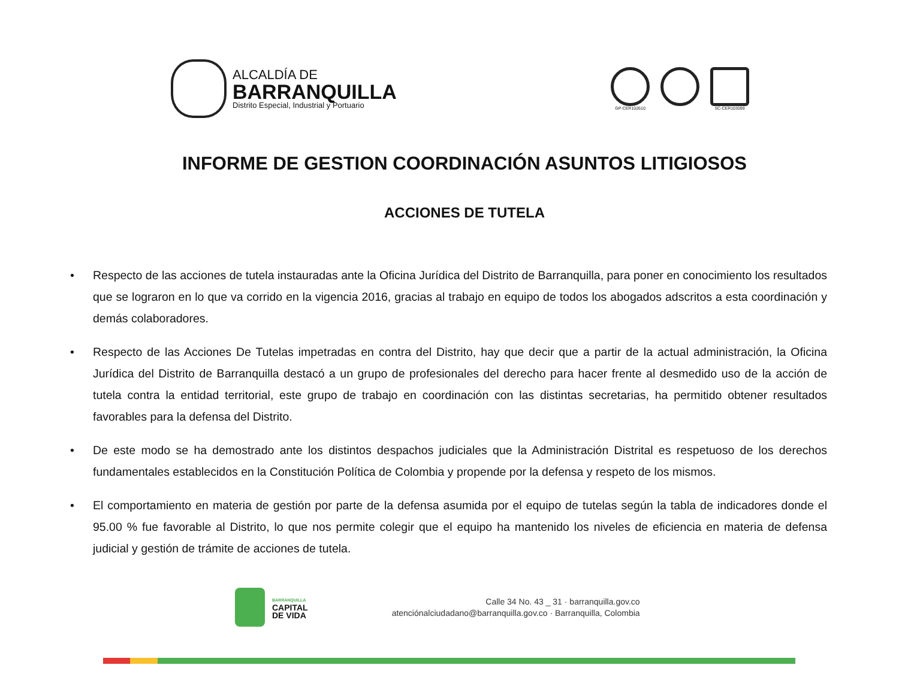ALCALDÍA DE
BARRANQUILLA
Distrito Especial, Industrial y Portuario
GP-CER102610 SC-CER103099
INFORME DE GESTION COORDINACIÓN ASUNTOS LITIGIOSOS
ACCIONES DE TUTELA
• Respecto de las acciones de tutela instauradas ante la Oficina Jurídica del Distrito de Barranquilla, para poner en conocimiento los resultados que se lograron en lo que va corrido en la vigencia 2016, gracias al trabajo en equipo de todos los abogados adscritos a esta coordinación y demás colaboradores.
• Respecto de las Acciones De Tutelas impetradas en contra del Distrito, hay que decir que a partir de la actual administración, la Oficina Jurídica del Distrito de Barranquilla destacó a un grupo de profesionales del derecho para hacer frente al desmedido uso de la acción de tutela contra la entidad territorial, este grupo de trabajo en coordinación con las distintas secretarias, ha permitido obtener resultados favorables para la defensa del Distrito.
• De este modo se ha demostrado ante los distintos despachos judiciales que la Administración Distrital es respetuoso de los derechos fundamentales establecidos en la Constitución Política de Colombia y propende por la defensa y respeto de los mismos.
• El comportamiento en materia de gestión por parte de la defensa asumida por el equipo de tutelas según la tabla de indicadores donde el 95.00 % fue favorable al Distrito, lo que nos permite colegir que el equipo ha mantenido los niveles de eficiencia en materia de defensa judicial y gestión de trámite de acciones de tutela.
BARRANQUILLA
CAPITAL
DE VIDA
Calle 34 No. 43 _ 31 · barranquilla.gov.co
atenciónalciudadano@barranquilla.gov.co · Barranquilla, Colombia